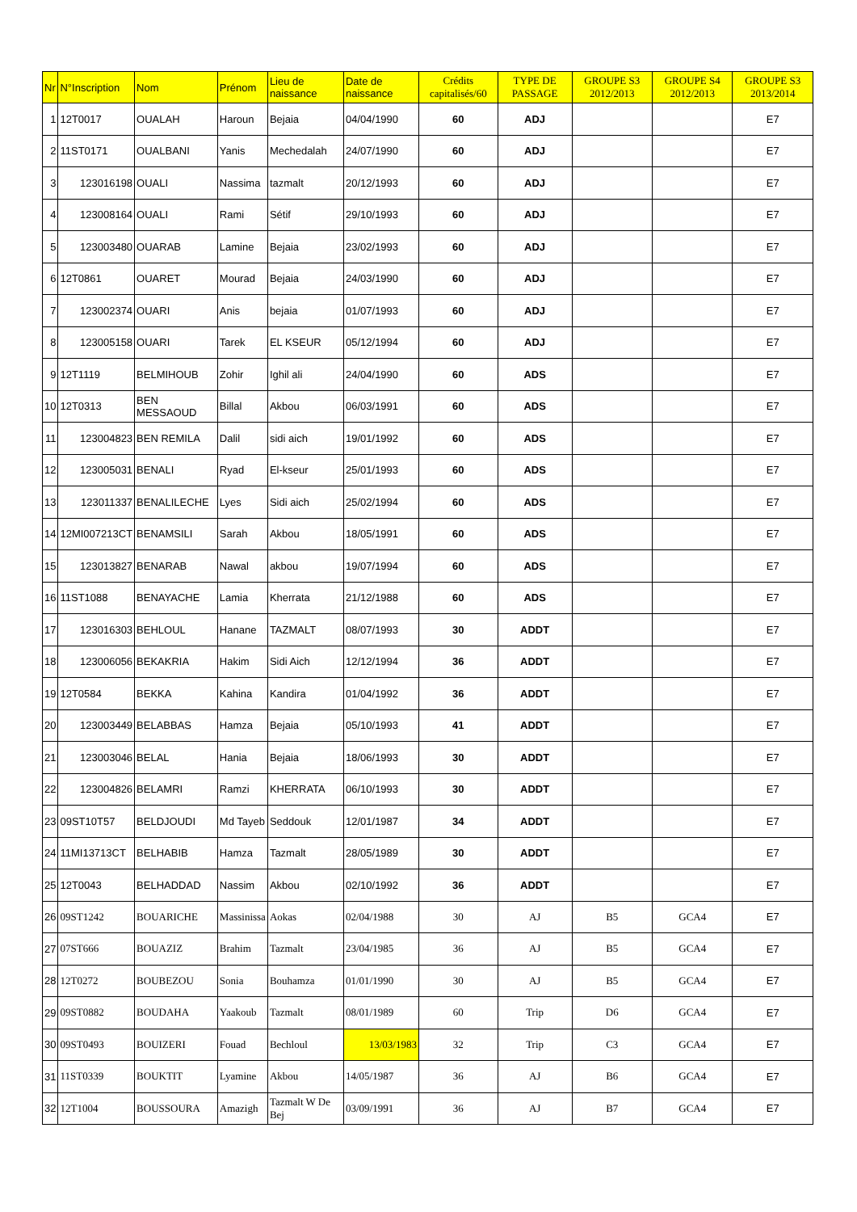| Nr | N°Inscription | Nom | Prénom | Lieu de naissance | Date de naissance | Crédits capitalisés/60 | TYPE DE PASSAGE | GROUPE S3 2012/2013 | GROUPE S4 2012/2013 | GROUPE S3 2013/2014 |
| --- | --- | --- | --- | --- | --- | --- | --- | --- | --- | --- |
| 1 | 12T0017 | OUALAH | Haroun | Bejaia | 04/04/1990 | 60 | ADJ | | | E7 |
| 2 | 11ST0171 | OUALBANI | Yanis | Mechedalah | 24/07/1990 | 60 | ADJ | | | E7 |
| 3 | 123016198 | OUALI | Nassima | tazmalt | 20/12/1993 | 60 | ADJ | | | E7 |
| 4 | 123008164 | OUALI | Rami | Sétif | 29/10/1993 | 60 | ADJ | | | E7 |
| 5 | 123003480 | OUARAB | Lamine | Bejaia | 23/02/1993 | 60 | ADJ | | | E7 |
| 6 | 12T0861 | OUARET | Mourad | Bejaia | 24/03/1990 | 60 | ADJ | | | E7 |
| 7 | 123002374 | OUARI | Anis | bejaia | 01/07/1993 | 60 | ADJ | | | E7 |
| 8 | 123005158 | OUARI | Tarek | EL KSEUR | 05/12/1994 | 60 | ADJ | | | E7 |
| 9 | 12T1119 | BELMIHOUB | Zohir | Ighil ali | 24/04/1990 | 60 | ADS | | | E7 |
| 10 | 12T0313 | BEN MESSAOUD | Billal | Akbou | 06/03/1991 | 60 | ADS | | | E7 |
| 11 | 123004823 | BEN REMILA | Dalil | sidi aich | 19/01/1992 | 60 | ADS | | | E7 |
| 12 | 123005031 | BENALI | Ryad | El-kseur | 25/01/1993 | 60 | ADS | | | E7 |
| 13 | 123011337 | BENALILECHE | Lyes | Sidi aich | 25/02/1994 | 60 | ADS | | | E7 |
| 14 | 12MI007213CT | BENAMSILI | Sarah | Akbou | 18/05/1991 | 60 | ADS | | | E7 |
| 15 | 123013827 | BENARAB | Nawal | akbou | 19/07/1994 | 60 | ADS | | | E7 |
| 16 | 11ST1088 | BENAYACHE | Lamia | Kherrata | 21/12/1988 | 60 | ADS | | | E7 |
| 17 | 123016303 | BEHLOUL | Hanane | TAZMALT | 08/07/1993 | 30 | ADDT | | | E7 |
| 18 | 123006056 | BEKAKRIA | Hakim | Sidi Aich | 12/12/1994 | 36 | ADDT | | | E7 |
| 19 | 12T0584 | BEKKA | Kahina | Kandira | 01/04/1992 | 36 | ADDT | | | E7 |
| 20 | 123003449 | BELABBAS | Hamza | Bejaia | 05/10/1993 | 41 | ADDT | | | E7 |
| 21 | 123003046 | BELAL | Hania | Bejaia | 18/06/1993 | 30 | ADDT | | | E7 |
| 22 | 123004826 | BELAMRI | Ramzi | KHERRATA | 06/10/1993 | 30 | ADDT | | | E7 |
| 23 | 09ST10T57 | BELDJOUDI | Md Tayeb | Seddouk | 12/01/1987 | 34 | ADDT | | | E7 |
| 24 | 11MI13713CT | BELHABIB | Hamza | Tazmalt | 28/05/1989 | 30 | ADDT | | | E7 |
| 25 | 12T0043 | BELHADDAD | Nassim | Akbou | 02/10/1992 | 36 | ADDT | | | E7 |
| 26 | 09ST1242 | BOUARICHE | Massinissa | Aokas | 02/04/1988 | 30 | AJ | B5 | GCA4 | E7 |
| 27 | 07ST666 | BOUAZIZ | Brahim | Tazmalt | 23/04/1985 | 36 | AJ | B5 | GCA4 | E7 |
| 28 | 12T0272 | BOUBEZOU | Sonia | Bouhamza | 01/01/1990 | 30 | AJ | B5 | GCA4 | E7 |
| 29 | 09ST0882 | BOUDAHA | Yaakoub | Tazmalt | 08/01/1989 | 60 | Trip | D6 | GCA4 | E7 |
| 30 | 09ST0493 | BOUIZERI | Fouad | Bechloul | 13/03/1983 | 32 | Trip | C3 | GCA4 | E7 |
| 31 | 11ST0339 | BOUKTIT | Lyamine | Akbou | 14/05/1987 | 36 | AJ | B6 | GCA4 | E7 |
| 32 | 12T1004 | BOUSSOURA | Amazigh | Tazmalt W De Bej | 03/09/1991 | 36 | AJ | B7 | GCA4 | E7 |